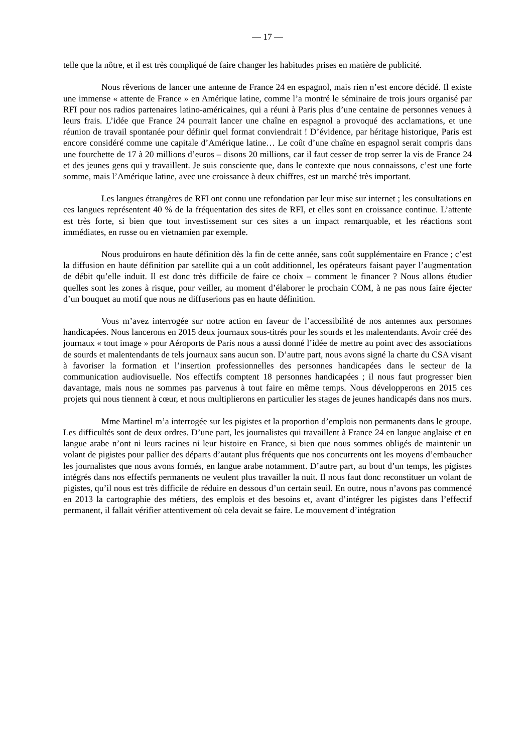— 17 —
telle que la nôtre, et il est très compliqué de faire changer les habitudes prises en matière de publicité.
Nous rêverions de lancer une antenne de France 24 en espagnol, mais rien n’est encore décidé. Il existe une immense « attente de France » en Amérique latine, comme l’a montré le séminaire de trois jours organisé par RFI pour nos radios partenaires latino-américaines, qui a réuni à Paris plus d’une centaine de personnes venues à leurs frais. L’idée que France 24 pourrait lancer une chaîne en espagnol a provoqué des acclamations, et une réunion de travail spontanée pour définir quel format conviendrait ! D’évidence, par héritage historique, Paris est encore considéré comme une capitale d’Amérique latine… Le coût d’une chaîne en espagnol serait compris dans une fourchette de 17 à 20 millions d’euros – disons 20 millions, car il faut cesser de trop serrer la vis de France 24 et des jeunes gens qui y travaillent. Je suis consciente que, dans le contexte que nous connaissons, c’est une forte somme, mais l’Amérique latine, avec une croissance à deux chiffres, est un marché très important.
Les langues étrangères de RFI ont connu une refondation par leur mise sur internet ; les consultations en ces langues représentent 40 % de la fréquentation des sites de RFI, et elles sont en croissance continue. L’attente est très forte, si bien que tout investissement sur ces sites a un impact remarquable, et les réactions sont immédiates, en russe ou en vietnamien par exemple.
Nous produirons en haute définition dès la fin de cette année, sans coût supplémentaire en France ; c’est la diffusion en haute définition par satellite qui a un coût additionnel, les opérateurs faisant payer l’augmentation de débit qu’elle induit. Il est donc très difficile de faire ce choix – comment le financer ? Nous allons étudier quelles sont les zones à risque, pour veiller, au moment d’élaborer le prochain COM, à ne pas nous faire éjecter d’un bouquet au motif que nous ne diffuserions pas en haute définition.
Vous m’avez interrogée sur notre action en faveur de l’accessibilité de nos antennes aux personnes handicapées. Nous lancerons en 2015 deux journaux sous-titrés pour les sourds et les malentendants. Avoir créé des journaux « tout image » pour Aéroports de Paris nous a aussi donné l’idée de mettre au point avec des associations de sourds et malentendants de tels journaux sans aucun son. D’autre part, nous avons signé la charte du CSA visant à favoriser la formation et l’insertion professionnelles des personnes handicapées dans le secteur de la communication audiovisuelle. Nos effectifs comptent 18 personnes handicapées ; il nous faut progresser bien davantage, mais nous ne sommes pas parvenus à tout faire en même temps. Nous développerons en 2015 ces projets qui nous tiennent à cœur, et nous multiplierons en particulier les stages de jeunes handicapés dans nos murs.
Mme Martinel m’a interrogée sur les pigistes et la proportion d’emplois non permanents dans le groupe. Les difficultés sont de deux ordres. D’une part, les journalistes qui travaillent à France 24 en langue anglaise et en langue arabe n’ont ni leurs racines ni leur histoire en France, si bien que nous sommes obligés de maintenir un volant de pigistes pour pallier des départs d’autant plus fréquents que nos concurrents ont les moyens d’embaucher les journalistes que nous avons formés, en langue arabe notamment. D’autre part, au bout d’un temps, les pigistes intégrés dans nos effectifs permanents ne veulent plus travailler la nuit. Il nous faut donc reconstituer un volant de pigistes, qu’il nous est très difficile de réduire en dessous d’un certain seuil. En outre, nous n’avons pas commencé en 2013 la cartographie des métiers, des emplois et des besoins et, avant d’intégrer les pigistes dans l’effectif permanent, il fallait vérifier attentivement où cela devait se faire. Le mouvement d’intégration